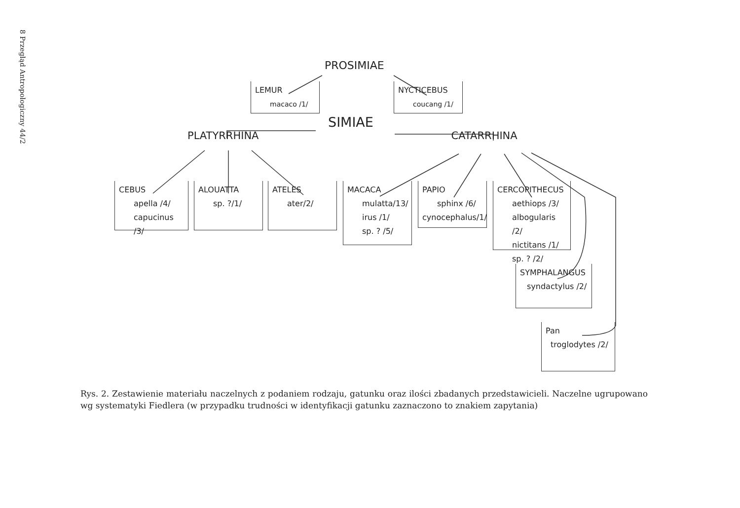8 Przegląd Antropologiczny 44/2
PROSIMIAE
LEMUR
macaco /1/
NYCTICEBUS
coucang /1/
SIMIAE
PLATYRRHINA CATARRHINA
CEBUS
apella /4/
capucinus /3/
ALOUATTA
sp. ?/1/
ATELES
ater/2/
MACACA
mulatta/13/
irus /1/
sp. ? /5/
PAPIO
sphinx /6/
cynocephalus/1/
CERCOPITHECUS
aethiops /3/
albogularis /2/
nictitans /1/
sp. ? /2/
SYMPHALANGUS
syndactylus /2/
Pan
troglodytes /2/
Rys. 2. Zestawienie materiału naczelnych z podaniem rodzaju, gatunku oraz ilości zbadanych przedstawicieli. Naczelne ugrupowano wg systematyki Fiedlera (w przypadku trudności w identyfikacji gatunku zaznaczono to znakiem zapytania)